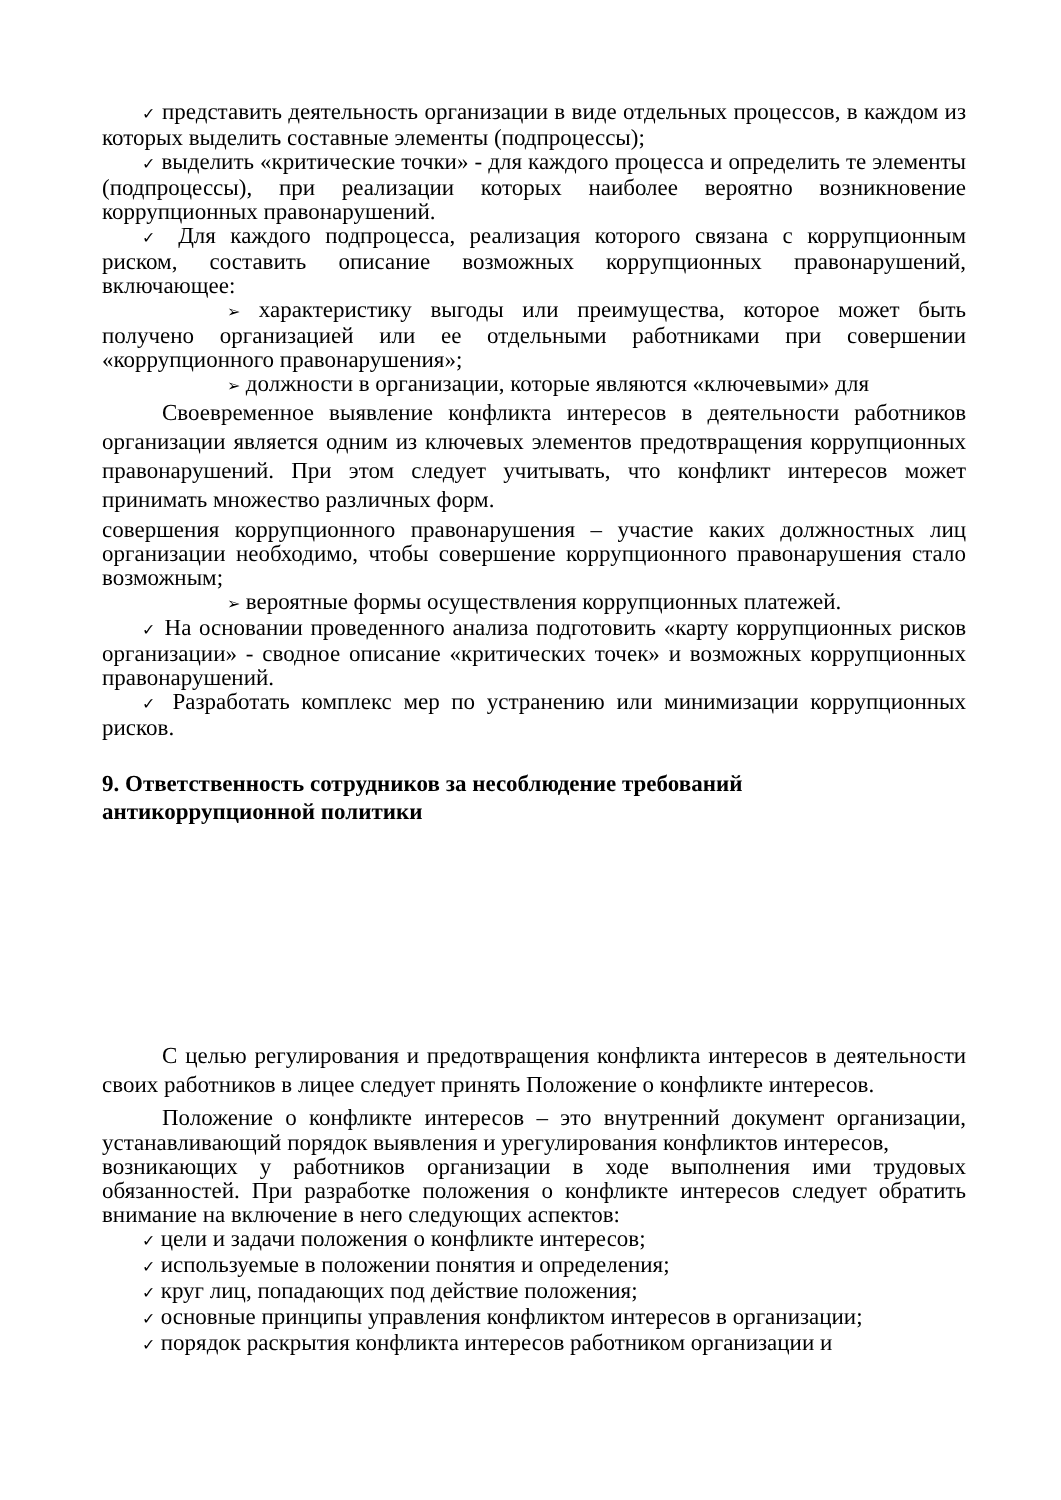✓ представить деятельность организации в виде отдельных процессов, в каждом из которых выделить составные элементы (подпроцессы);
✓ выделить «критические точки» - для каждого процесса и определить те элементы (подпроцессы), при реализации которых наиболее вероятно возникновение коррупционных правонарушений.
✓ Для каждого подпроцесса, реализация которого связана с коррупционным риском, составить описание возможных коррупционных правонарушений, включающее:
➢ характеристику выгоды или преимущества, которое может быть получено организацией или ее отдельными работниками при совершении «коррупционного правонарушения»;
➢ должности в организации, которые являются «ключевыми» для
Своевременное выявление конфликта интересов в деятельности работников организации является одним из ключевых элементов предотвращения коррупционных правонарушений. При этом следует учитывать, что конфликт интересов может принимать множество различных форм.
совершения коррупционного правонарушения – участие каких должностных лиц организации необходимо, чтобы совершение коррупционного правонарушения стало возможным;
➢ вероятные формы осуществления коррупционных платежей.
✓ На основании проведенного анализа подготовить «карту коррупционных рисков организации» - сводное описание «критических точек» и возможных коррупционных правонарушений.
✓ Разработать комплекс мер по устранению или минимизации коррупционных рисков.
9. Ответственность сотрудников за несоблюдение требований
антикоррупционной политики
С целью регулирования и предотвращения конфликта интересов в деятельности своих работников в лицее следует принять Положение о конфликте интересов.
Положение о конфликте интересов – это внутренний документ организации, устанавливающий порядок выявления и урегулирования конфликтов интересов,
возникающих у работников организации в ходе выполнения ими трудовых обязанностей. При разработке положения о конфликте интересов следует обратить внимание на включение в него следующих аспектов:
✓ цели и задачи положения о конфликте интересов;
✓ используемые в положении понятия и определения;
✓ круг лиц, попадающих под действие положения;
✓ основные принципы управления конфликтом интересов в организации;
✓ порядок раскрытия конфликта интересов работником организации и